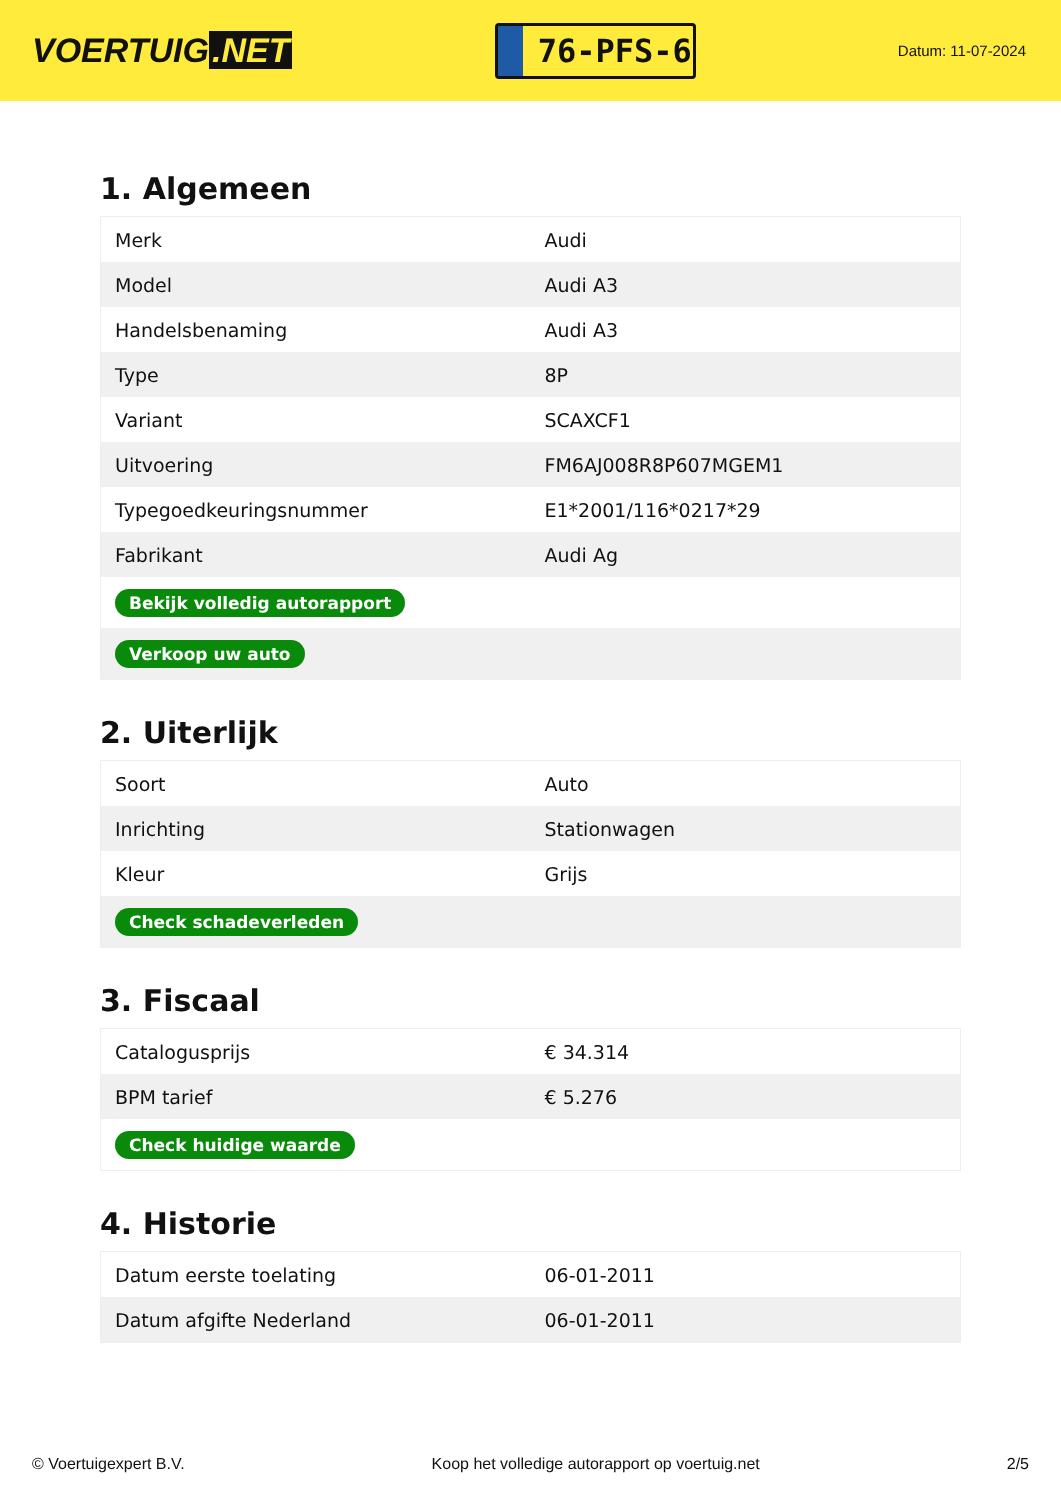VOERTUIG.NET
76-PFS-6
Datum: 11-07-2024
1. Algemeen
| Merk | Audi |
| Model | Audi A3 |
| Handelsbenaming | Audi A3 |
| Type | 8P |
| Variant | SCAXCF1 |
| Uitvoering | FM6AJ008R8P607MGEM1 |
| Typegoedkeuringsnummer | E1*2001/116*0217*29 |
| Fabrikant | Audi Ag |
| Bekijk volledig autorapport | |
| Verkoop uw auto | |
2. Uiterlijk
| Soort | Auto |
| Inrichting | Stationwagen |
| Kleur | Grijs |
| Check schadeverleden | |
3. Fiscaal
| Catalogusprijs | € 34.314 |
| BPM tarief | € 5.276 |
| Check huidige waarde | |
4. Historie
| Datum eerste toelating | 06-01-2011 |
| Datum afgifte Nederland | 06-01-2011 |
© Voertuigexpert B.V. Koop het volledige autorapport op voertuig.net 2/5